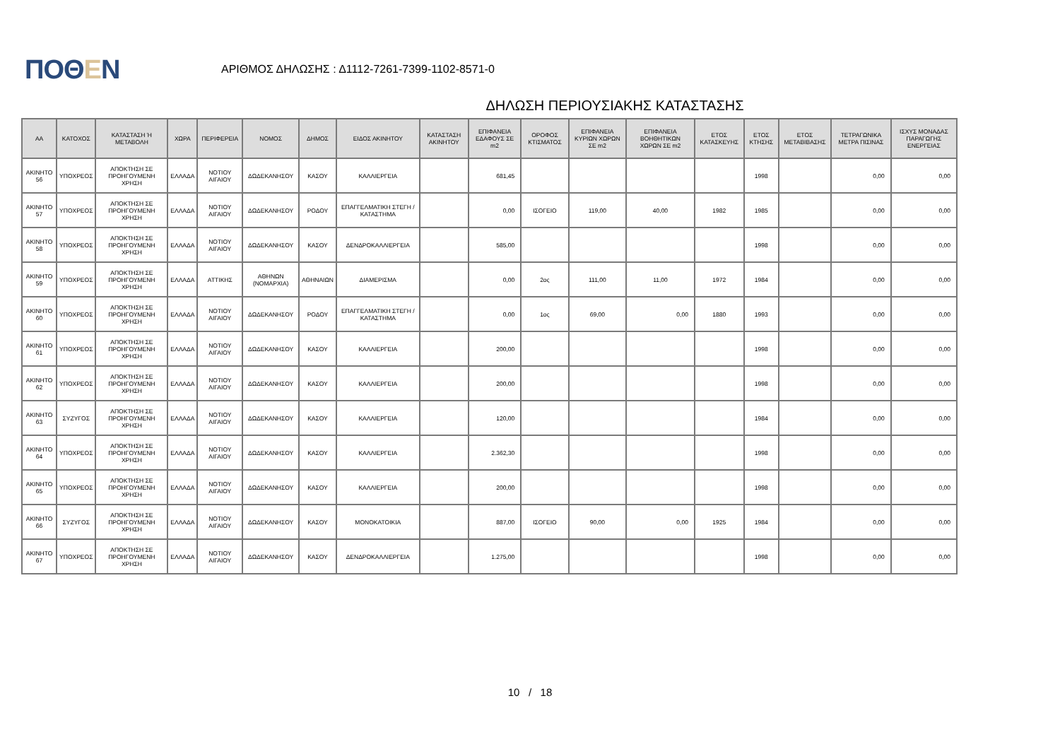ΠΟΘΕΝ
ΑΡΙΘΜΟΣ ΔΗΛΩΣΗΣ : Δ1112-7261-7399-1102-8571-0
ΔΗΛΩΣΗ ΠΕΡΙΟΥΣΙΑΚΗΣ ΚΑΤΑΣΤΑΣΗΣ
| ΑΑ | ΚΑΤΟΧΟΣ | ΚΑΤΑΣΤΑΣΗ Ή ΜΕΤΑΒΟΛΗ | ΧΩΡΑ | ΠΕΡΙΦΕΡΕΙΑ | ΝΟΜΟΣ | ΔΗΜΟΣ | ΕΙΔΟΣ ΑΚΙΝΗΤΟΥ | ΚΑΤΑΣΤΑΣΗ ΑΚΙΝΗΤΟΥ | ΕΠΙΦΑΝΕΙΑ ΕΔΑΦΟΥΣ ΣΕ m2 | ΟΡΟΦΟΣ ΚΤΙΣΜΑΤΟΣ | ΕΠΙΦΑΝΕΙΑ ΚΥΡΙΩΝ ΧΩΡΩΝ ΣΕ m2 | ΕΠΙΦΑΝΕΙΑ ΒΟΗΘΗΤΙΚΩΝ ΧΩΡΩΝ ΣΕ m2 | ΕΤΟΣ ΚΑΤΑΣΚΕΥΗΣ | ΕΤΟΣ ΚΤΗΣΗΣ | ΕΤΟΣ ΜΕΤΑΒΙΒΑΣΗΣ | ΤΕΤΡΑΓΩΝΙΚΑ ΜΕΤΡΑ ΠΙΣΙΝΑΣ | ΙΣΧΥΣ ΜΟΝΑΔΑΣ ΠΑΡΑΓΩΓΗΣ ΕΝΕΡΓΕΙΑΣ |
| --- | --- | --- | --- | --- | --- | --- | --- | --- | --- | --- | --- | --- | --- | --- | --- | --- | --- |
| ΑΚΙΝΗΤΟ 56 | ΥΠΟΧΡΕΟΣ | ΑΠΟΚΤΗΣΗ ΣΕ ΠΡΟΗΓΟΥΜΕΝΗ ΧΡΗΣΗ | ΕΛΛΑΔΑ | ΝΟΤΙΟΥ ΑΙΓΑΙΟΥ | ΔΩΔΕΚΑΝΗΣΟΥ | ΚΑΣΟΥ | ΚΑΛΛΙΕΡΓΕΙΑ | | 681,45 | | | | | 1998 | | 0,00 | 0,00 |
| ΑΚΙΝΗΤΟ 57 | ΥΠΟΧΡΕΟΣ | ΑΠΟΚΤΗΣΗ ΣΕ ΠΡΟΗΓΟΥΜΕΝΗ ΧΡΗΣΗ | ΕΛΛΑΔΑ | ΝΟΤΙΟΥ ΑΙΓΑΙΟΥ | ΔΩΔΕΚΑΝΗΣΟΥ | ΡΟΔΟΥ | ΕΠΑΓΓΕΛΜΑΤΙΚΗ ΣΤΕΓΗ / ΚΑΤΑΣΤΗΜΑ | | 0,00 | ΙΣΟΓΕΙΟ | 119,00 | 40,00 | 1982 | 1985 | | 0,00 | 0,00 |
| ΑΚΙΝΗΤΟ 58 | ΥΠΟΧΡΕΟΣ | ΑΠΟΚΤΗΣΗ ΣΕ ΠΡΟΗΓΟΥΜΕΝΗ ΧΡΗΣΗ | ΕΛΛΑΔΑ | ΝΟΤΙΟΥ ΑΙΓΑΙΟΥ | ΔΩΔΕΚΑΝΗΣΟΥ | ΚΑΣΟΥ | ΔΕΝΔΡΟΚΑΛΛΙΕΡΓΕΙΑ | | 585,00 | | | | | 1998 | | 0,00 | 0,00 |
| ΑΚΙΝΗΤΟ 59 | ΥΠΟΧΡΕΟΣ | ΑΠΟΚΤΗΣΗ ΣΕ ΠΡΟΗΓΟΥΜΕΝΗ ΧΡΗΣΗ | ΕΛΛΑΔΑ | ΑΤΤΙΚΗΣ | ΑΘΗΝΩΝ (ΝΟΜΑΡΧΙΑ) | ΑΘΗΝΑΙΩΝ | ΔΙΑΜΕΡΙΣΜΑ | | 0,00 | 2ος | 111,00 | 11,00 | 1972 | 1984 | | 0,00 | 0,00 |
| ΑΚΙΝΗΤΟ 60 | ΥΠΟΧΡΕΟΣ | ΑΠΟΚΤΗΣΗ ΣΕ ΠΡΟΗΓΟΥΜΕΝΗ ΧΡΗΣΗ | ΕΛΛΑΔΑ | ΝΟΤΙΟΥ ΑΙΓΑΙΟΥ | ΔΩΔΕΚΑΝΗΣΟΥ | ΡΟΔΟΥ | ΕΠΑΓΓΕΛΜΑΤΙΚΗ ΣΤΕΓΗ / ΚΑΤΑΣΤΗΜΑ | | 0,00 | 1ος | 69,00 | 0,00 | 1880 | 1993 | | 0,00 | 0,00 |
| ΑΚΙΝΗΤΟ 61 | ΥΠΟΧΡΕΟΣ | ΑΠΟΚΤΗΣΗ ΣΕ ΠΡΟΗΓΟΥΜΕΝΗ ΧΡΗΣΗ | ΕΛΛΑΔΑ | ΝΟΤΙΟΥ ΑΙΓΑΙΟΥ | ΔΩΔΕΚΑΝΗΣΟΥ | ΚΑΣΟΥ | ΚΑΛΛΙΕΡΓΕΙΑ | | 200,00 | | | | | 1998 | | 0,00 | 0,00 |
| ΑΚΙΝΗΤΟ 62 | ΥΠΟΧΡΕΟΣ | ΑΠΟΚΤΗΣΗ ΣΕ ΠΡΟΗΓΟΥΜΕΝΗ ΧΡΗΣΗ | ΕΛΛΑΔΑ | ΝΟΤΙΟΥ ΑΙΓΑΙΟΥ | ΔΩΔΕΚΑΝΗΣΟΥ | ΚΑΣΟΥ | ΚΑΛΛΙΕΡΓΕΙΑ | | 200,00 | | | | | 1998 | | 0,00 | 0,00 |
| ΑΚΙΝΗΤΟ 63 | ΣΥΖΥΓΟΣ | ΑΠΟΚΤΗΣΗ ΣΕ ΠΡΟΗΓΟΥΜΕΝΗ ΧΡΗΣΗ | ΕΛΛΑΔΑ | ΝΟΤΙΟΥ ΑΙΓΑΙΟΥ | ΔΩΔΕΚΑΝΗΣΟΥ | ΚΑΣΟΥ | ΚΑΛΛΙΕΡΓΕΙΑ | | 120,00 | | | | | 1984 | | 0,00 | 0,00 |
| ΑΚΙΝΗΤΟ 64 | ΥΠΟΧΡΕΟΣ | ΑΠΟΚΤΗΣΗ ΣΕ ΠΡΟΗΓΟΥΜΕΝΗ ΧΡΗΣΗ | ΕΛΛΑΔΑ | ΝΟΤΙΟΥ ΑΙΓΑΙΟΥ | ΔΩΔΕΚΑΝΗΣΟΥ | ΚΑΣΟΥ | ΚΑΛΛΙΕΡΓΕΙΑ | | 2.362,30 | | | | | 1998 | | 0,00 | 0,00 |
| ΑΚΙΝΗΤΟ 65 | ΥΠΟΧΡΕΟΣ | ΑΠΟΚΤΗΣΗ ΣΕ ΠΡΟΗΓΟΥΜΕΝΗ ΧΡΗΣΗ | ΕΛΛΑΔΑ | ΝΟΤΙΟΥ ΑΙΓΑΙΟΥ | ΔΩΔΕΚΑΝΗΣΟΥ | ΚΑΣΟΥ | ΚΑΛΛΙΕΡΓΕΙΑ | | 200,00 | | | | | 1998 | | 0,00 | 0,00 |
| ΑΚΙΝΗΤΟ 66 | ΣΥΖΥΓΟΣ | ΑΠΟΚΤΗΣΗ ΣΕ ΠΡΟΗΓΟΥΜΕΝΗ ΧΡΗΣΗ | ΕΛΛΑΔΑ | ΝΟΤΙΟΥ ΑΙΓΑΙΟΥ | ΔΩΔΕΚΑΝΗΣΟΥ | ΚΑΣΟΥ | ΜΟΝΟΚΑΤΟΙΚΙΑ | | 887,00 | ΙΣΟΓΕΙΟ | 90,00 | 0,00 | 1925 | 1984 | | 0,00 | 0,00 |
| ΑΚΙΝΗΤΟ 67 | ΥΠΟΧΡΕΟΣ | ΑΠΟΚΤΗΣΗ ΣΕ ΠΡΟΗΓΟΥΜΕΝΗ ΧΡΗΣΗ | ΕΛΛΑΔΑ | ΝΟΤΙΟΥ ΑΙΓΑΙΟΥ | ΔΩΔΕΚΑΝΗΣΟΥ | ΚΑΣΟΥ | ΔΕΝΔΡΟΚΑΛΛΙΕΡΓΕΙΑ | | 1.275,00 | | | | | 1998 | | 0,00 | 0,00 |
10 / 18